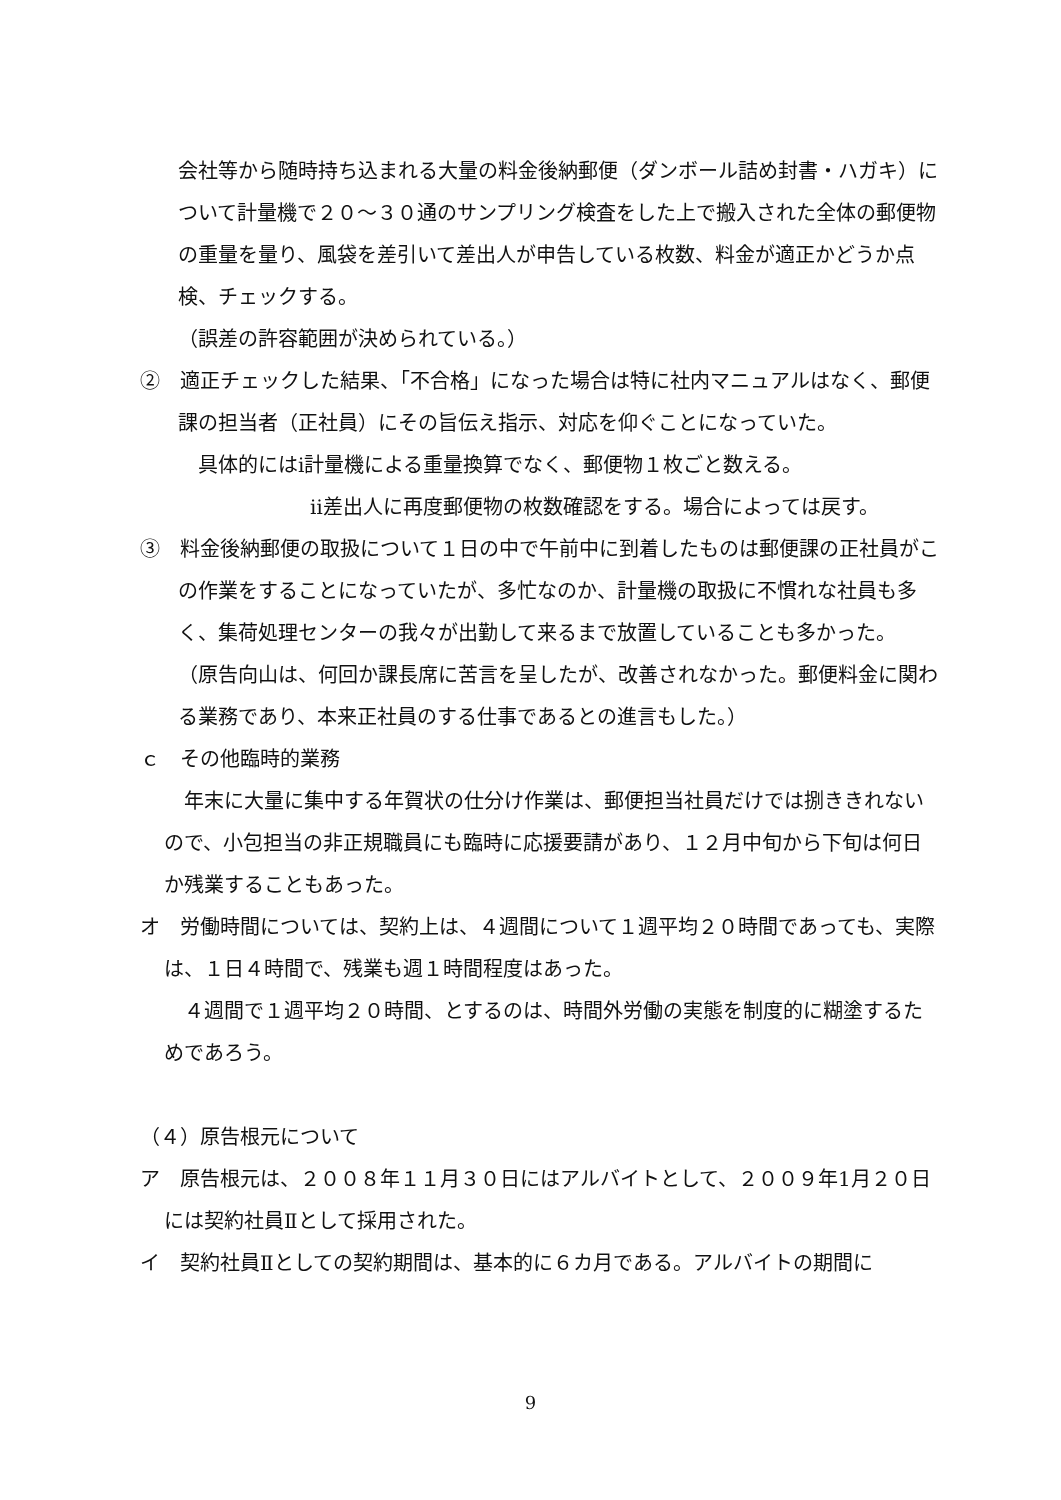会社等から随時持ち込まれる大量の料金後納郵便（ダンボール詰め封書・ハガキ）について計量機で２０～３０通のサンプリング検査をした上で搬入された全体の郵便物の重量を量り、風袋を差引いて差出人が申告している枚数、料金が適正かどうか点検、チェックする。
（誤差の許容範囲が決められている。）
②　適正チェックした結果、「不合格」になった場合は特に社内マニュアルはなく、郵便課の担当者（正社員）にその旨伝え指示、対応を仰ぐことになっていた。
　具体的にはⅰ計量機による重量換算でなく、郵便物１枚ごと数える。
ⅱ差出人に再度郵便物の枚数確認をする。場合によっては戻す。
③　料金後納郵便の取扱について１日の中で午前中に到着したものは郵便課の正社員がこの作業をすることになっていたが、多忙なのか、計量機の取扱に不慣れな社員も多く、集荷処理センターの我々が出勤して来るまで放置していることも多かった。
（原告向山は、何回か課長席に苦言を呈したが、改善されなかった。郵便料金に関わる業務であり、本来正社員のする仕事であるとの進言もした。）
ｃ　その他臨時的業務
　年末に大量に集中する年賀状の仕分け作業は、郵便担当社員だけでは捌ききれないので、小包担当の非正規職員にも臨時に応援要請があり、１２月中旬から下旬は何日か残業することもあった。
オ　労働時間については、契約上は、４週間について１週平均２０時間であっても、実際は、１日４時間で、残業も週１時間程度はあった。
　４週間で１週平均２０時間、とするのは、時間外労働の実態を制度的に糊塗するためであろう。
（４）原告根元について
ア　原告根元は、２００８年１１月３０日にはアルバイトとして、２００９年1月２０日には契約社員Ⅱとして採用された。
イ　契約社員Ⅱとしての契約期間は、基本的に６カ月である。アルバイトの期間に
9